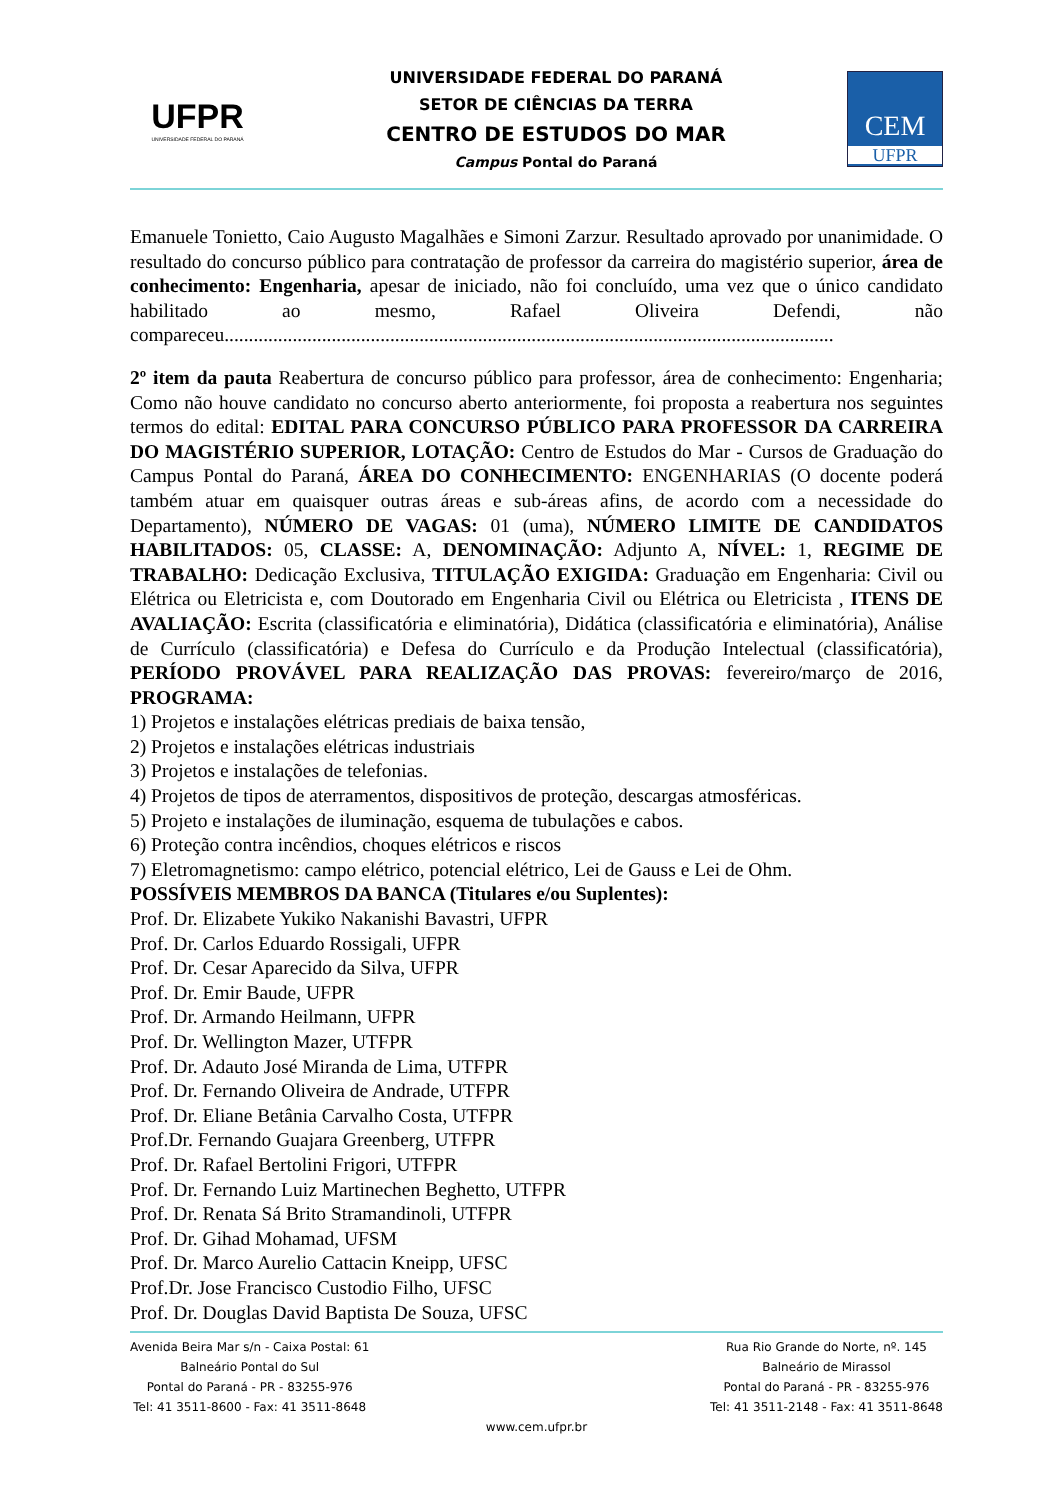UFPR
UNIVERSIDADE FEDERAL DO PARANÁ
UNIVERSIDADE FEDERAL DO PARANÁ
SETOR DE CIÊNCIAS DA TERRA
CENTRO DE ESTUDOS DO MAR
Campus Pontal do Paraná
CEM
UFPR
Emanuele Tonietto, Caio Augusto Magalhães e Simoni Zarzur. Resultado aprovado por unanimidade. O resultado do concurso público para contratação de professor da carreira do magistério superior, área de conhecimento: Engenharia, apesar de iniciado, não foi concluído, uma vez que o único candidato habilitado ao mesmo, Rafael Oliveira Defendi, não compareceu.............................................................................................................................
2º item da pauta Reabertura de concurso público para professor, área de conhecimento: Engenharia; Como não houve candidato no concurso aberto anteriormente, foi proposta a reabertura nos seguintes termos do edital: EDITAL PARA CONCURSO PÚBLICO PARA PROFESSOR DA CARREIRA DO MAGISTÉRIO SUPERIOR, LOTAÇÃO: Centro de Estudos do Mar - Cursos de Graduação do Campus Pontal do Paraná, ÁREA DO CONHECIMENTO: ENGENHARIAS (O docente poderá também atuar em quaisquer outras áreas e sub-áreas afins, de acordo com a necessidade do Departamento), NÚMERO DE VAGAS: 01 (uma), NÚMERO LIMITE DE CANDIDATOS HABILITADOS: 05, CLASSE: A, DENOMINAÇÃO: Adjunto A, NÍVEL: 1, REGIME DE TRABALHO: Dedicação Exclusiva, TITULAÇÃO EXIGIDA: Graduação em Engenharia: Civil ou Elétrica ou Eletricista e, com Doutorado em Engenharia Civil ou Elétrica ou Eletricista , ITENS DE AVALIAÇÃO: Escrita (classificatória e eliminatória), Didática (classificatória e eliminatória), Análise de Currículo (classificatória) e Defesa do Currículo e da Produção Intelectual (classificatória), PERÍODO PROVÁVEL PARA REALIZAÇÃO DAS PROVAS: fevereiro/março de 2016, PROGRAMA:
1) Projetos e instalações elétricas prediais de baixa tensão,
2) Projetos e instalações elétricas industriais
3) Projetos e instalações de telefonias.
4) Projetos de tipos de aterramentos, dispositivos de proteção, descargas atmosféricas.
5) Projeto e instalações de iluminação, esquema de tubulações e cabos.
6) Proteção contra incêndios, choques elétricos e riscos
7) Eletromagnetismo: campo elétrico, potencial elétrico, Lei de Gauss e Lei de Ohm.
POSSÍVEIS MEMBROS DA BANCA (Titulares e/ou Suplentes):
Prof. Dr. Elizabete Yukiko Nakanishi Bavastri, UFPR
Prof. Dr. Carlos Eduardo Rossigali, UFPR
Prof. Dr. Cesar Aparecido da Silva, UFPR
Prof. Dr. Emir Baude, UFPR
Prof. Dr. Armando Heilmann, UFPR
Prof. Dr. Wellington Mazer, UTFPR
Prof. Dr. Adauto José Miranda de Lima, UTFPR
Prof. Dr. Fernando Oliveira de Andrade, UTFPR
Prof. Dr. Eliane Betânia Carvalho Costa, UTFPR
Prof.Dr. Fernando Guajara Greenberg, UTFPR
Prof. Dr. Rafael Bertolini Frigori, UTFPR
Prof. Dr. Fernando Luiz Martinechen Beghetto, UTFPR
Prof. Dr. Renata Sá Brito Stramandinoli, UTFPR
Prof. Dr. Gihad Mohamad, UFSM
Prof. Dr. Marco Aurelio Cattacin Kneipp, UFSC
Prof.Dr. Jose Francisco Custodio Filho, UFSC
Prof. Dr. Douglas David Baptista De Souza, UFSC
Avenida Beira Mar s/n - Caixa Postal: 61
Balneário Pontal do Sul
Pontal do Paraná - PR - 83255-976
Tel: 41 3511-8600 - Fax: 41 3511-8648
Rua Rio Grande do Norte, nº. 145
Balneário de Mirassol
Pontal do Paraná - PR - 83255-976
Tel: 41 3511-2148 - Fax: 41 3511-8648
www.cem.ufpr.br